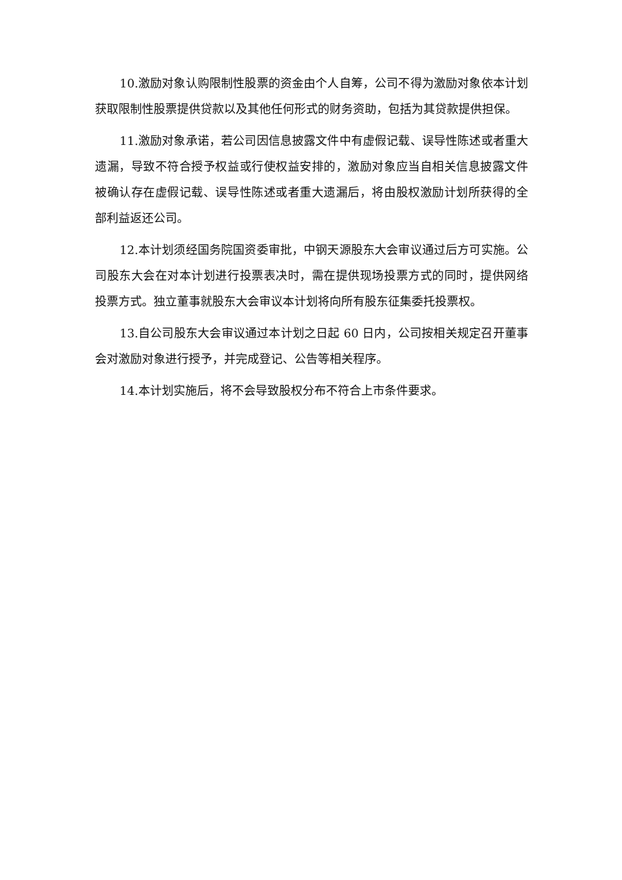10.激励对象认购限制性股票的资金由个人自筹，公司不得为激励对象依本计划获取限制性股票提供贷款以及其他任何形式的财务资助，包括为其贷款提供担保。
11.激励对象承诺，若公司因信息披露文件中有虚假记载、误导性陈述或者重大遗漏，导致不符合授予权益或行使权益安排的，激励对象应当自相关信息披露文件被确认存在虚假记载、误导性陈述或者重大遗漏后，将由股权激励计划所获得的全部利益返还公司。
12.本计划须经国务院国资委审批，中钢天源股东大会审议通过后方可实施。公司股东大会在对本计划进行投票表决时，需在提供现场投票方式的同时，提供网络投票方式。独立董事就股东大会审议本计划将向所有股东征集委托投票权。
13.自公司股东大会审议通过本计划之日起 60 日内，公司按相关规定召开董事会对激励对象进行授予，并完成登记、公告等相关程序。
14.本计划实施后，将不会导致股权分布不符合上市条件要求。